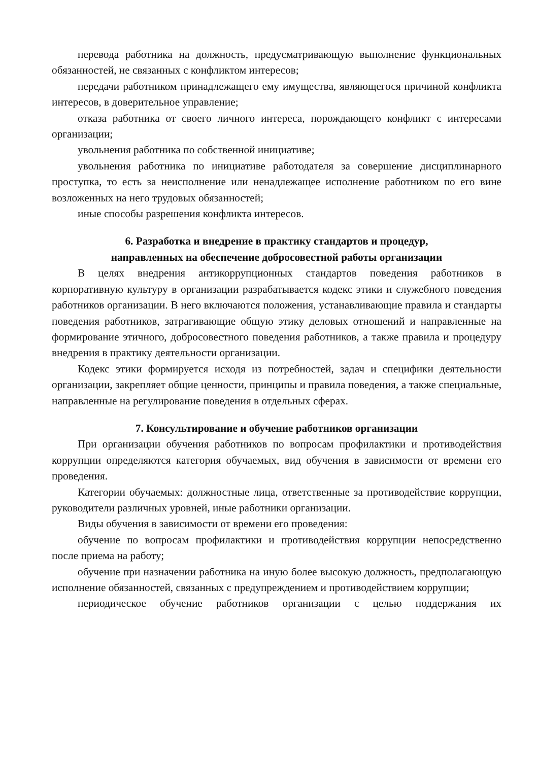перевода работника на должность, предусматривающую выполнение функциональных обязанностей, не связанных с конфликтом интересов;
передачи работником принадлежащего ему имущества, являющегося причиной конфликта интересов, в доверительное управление;
отказа работника от своего личного интереса, порождающего конфликт с интересами организации;
увольнения работника по собственной инициативе;
увольнения работника по инициативе работодателя за совершение дисциплинарного проступка, то есть за неисполнение или ненадлежащее исполнение работником по его вине возложенных на него трудовых обязанностей;
иные способы разрешения конфликта интересов.
6. Разработка и внедрение в практику стандартов и процедур,
направленных на обеспечение добросовестной работы организации
В целях внедрения антикоррупционных стандартов поведения работников в корпоративную культуру в организации разрабатывается кодекс этики и служебного поведения работников организации. В него включаются положения, устанавливающие правила и стандарты поведения работников, затрагивающие общую этику деловых отношений и направленные на формирование этичного, добросовестного поведения работников, а также правила и процедуру внедрения в практику деятельности организации.
Кодекс этики формируется исходя из потребностей, задач и специфики деятельности организации, закрепляет общие ценности, принципы и правила поведения, а также специальные, направленные на регулирование поведения в отдельных сферах.
7. Консультирование и обучение работников организации
При организации обучения работников по вопросам профилактики и противодействия коррупции определяются категория обучаемых, вид обучения в зависимости от времени его проведения.
Категории обучаемых: должностные лица, ответственные за противодействие коррупции, руководители различных уровней, иные работники организации.
Виды обучения в зависимости от времени его проведения:
обучение по вопросам профилактики и противодействия коррупции непосредственно после приема на работу;
обучение при назначении работника на иную более высокую должность, предполагающую исполнение обязанностей, связанных с предупреждением и противодействием коррупции;
периодическое обучение работников организации с целью поддержания их